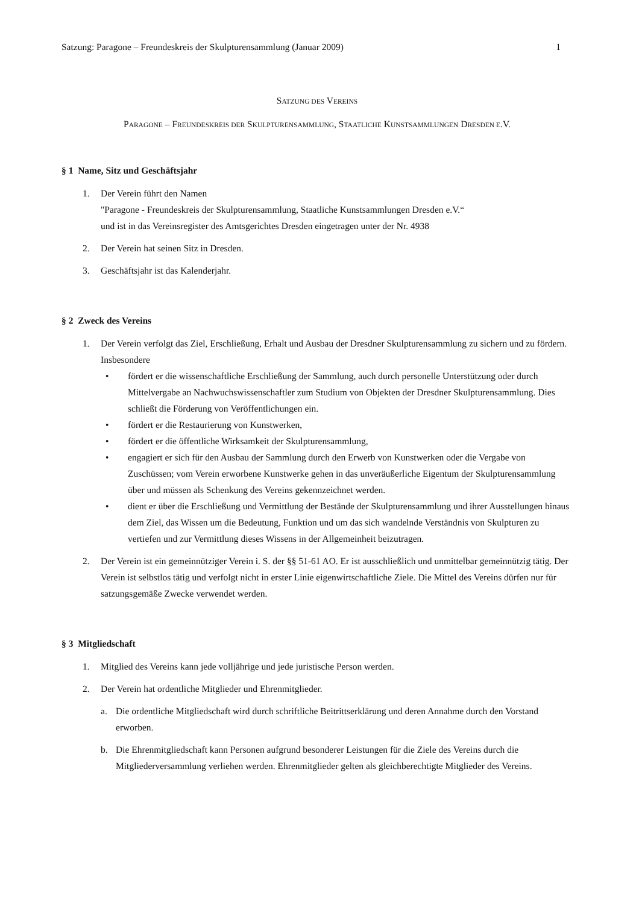Satzung: Paragone – Freundeskreis der Skulpturensammlung (Januar 2009) 1
SATZUNG DES VEREINS
PARAGONE – FREUNDESKREIS DER SKULPTURENSAMMLUNG, STAATLICHE KUNSTSAMMLUNGEN DRESDEN E.V.
§ 1 Name, Sitz und Geschäftsjahr
1. Der Verein führt den Namen
"Paragone - Freundeskreis der Skulpturensammlung, Staatliche Kunstsammlungen Dresden e.V.“
und ist in das Vereinsregister des Amtsgerichtes Dresden eingetragen unter der Nr. 4938
2. Der Verein hat seinen Sitz in Dresden.
3. Geschäftsjahr ist das Kalenderjahr.
§ 2 Zweck des Vereins
1. Der Verein verfolgt das Ziel, Erschließung, Erhalt und Ausbau der Dresdner Skulpturensammlung zu sichern und zu fördern.
Insbesondere
• fördert er die wissenschaftliche Erschließung der Sammlung, auch durch personelle Unterstützung oder durch Mittelvergabe an Nachwuchswissenschaftler zum Studium von Objekten der Dresdner Skulpturensammlung. Dies schließt die Förderung von Veröffentlichungen ein.
• fördert er die Restaurierung von Kunstwerken,
• fördert er die öffentliche Wirksamkeit der Skulpturensammlung,
• engagiert er sich für den Ausbau der Sammlung durch den Erwerb von Kunstwerken oder die Vergabe von Zuschüssen; vom Verein erworbene Kunstwerke gehen in das unveräußerliche Eigentum der Skulpturensammlung über und müssen als Schenkung des Vereins gekennzeichnet werden.
• dient er über die Erschließung und Vermittlung der Bestände der Skulpturensammlung und ihrer Ausstellungen hinaus dem Ziel, das Wissen um die Bedeutung, Funktion und um das sich wandelnde Verständnis von Skulpturen zu vertiefen und zur Vermittlung dieses Wissens in der Allgemeinheit beizutragen.
2. Der Verein ist ein gemeinnütziger Verein i. S. der §§ 51-61 AO. Er ist ausschließlich und unmittelbar gemeinnützig tätig. Der Verein ist selbstlos tätig und verfolgt nicht in erster Linie eigenwirtschaftliche Ziele. Die Mittel des Vereins dürfen nur für satzungsgemäße Zwecke verwendet werden.
§ 3 Mitgliedschaft
1. Mitglied des Vereins kann jede volljährige und jede juristische Person werden.
2. Der Verein hat ordentliche Mitglieder und Ehrenmitglieder.
a. Die ordentliche Mitgliedschaft wird durch schriftliche Beitrittserklärung und deren Annahme durch den Vorstand erworben.
b. Die Ehrenmitgliedschaft kann Personen aufgrund besonderer Leistungen für die Ziele des Vereins durch die Mitgliederversammlung verliehen werden. Ehrenmitglieder gelten als gleichberechtigte Mitglieder des Vereins.